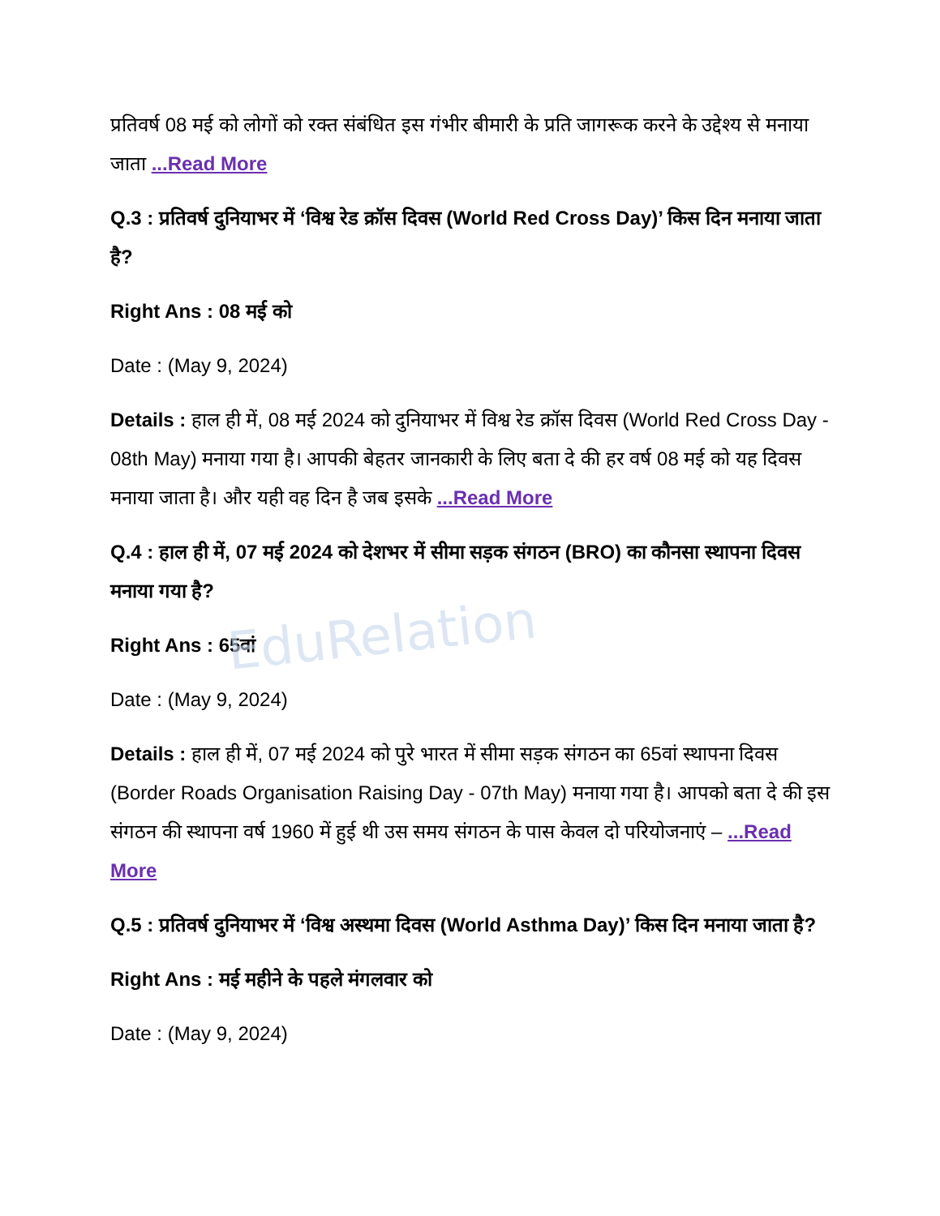EduRelation
प्रतिवर्ष 08 मई को लोगों को रक्त संबंधित इस गंभीर बीमारी के प्रति जागरूक करने के उद्देश्य से मनाया जाता ...Read More
Q.3 : प्रतिवर्ष दुनियाभर में ‘विश्व रेड क्रॉस दिवस (World Red Cross Day)’ किस दिन मनाया जाता है?
Right Ans : 08 मई को
Date : (May 9, 2024)
Details : हाल ही में, 08 मई 2024 को दुनियाभर में विश्व रेड क्रॉस दिवस (World Red Cross Day - 08th May) मनाया गया है। आपकी बेहतर जानकारी के लिए बता दे की हर वर्ष 08 मई को यह दिवस मनाया जाता है। और यही वह दिन है जब इसके ...Read More
Q.4 : हाल ही में, 07 मई 2024 को देशभर में सीमा सड़क संगठन (BRO) का कौनसा स्थापना दिवस मनाया गया है?
Right Ans : 65वां
Date : (May 9, 2024)
Details : हाल ही में, 07 मई 2024 को पुरे भारत में सीमा सड़क संगठन का 65वां स्थापना दिवस (Border Roads Organisation Raising Day - 07th May) मनाया गया है। आपको बता दे की इस संगठन की स्थापना वर्ष 1960 में हुई थी उस समय संगठन के पास केवल दो परियोजनाएं – ...Read More
Q.5 : प्रतिवर्ष दुनियाभर में ‘विश्व अस्थमा दिवस (World Asthma Day)’ किस दिन मनाया जाता है?
Right Ans : मई महीने के पहले मंगलवार को
Date : (May 9, 2024)